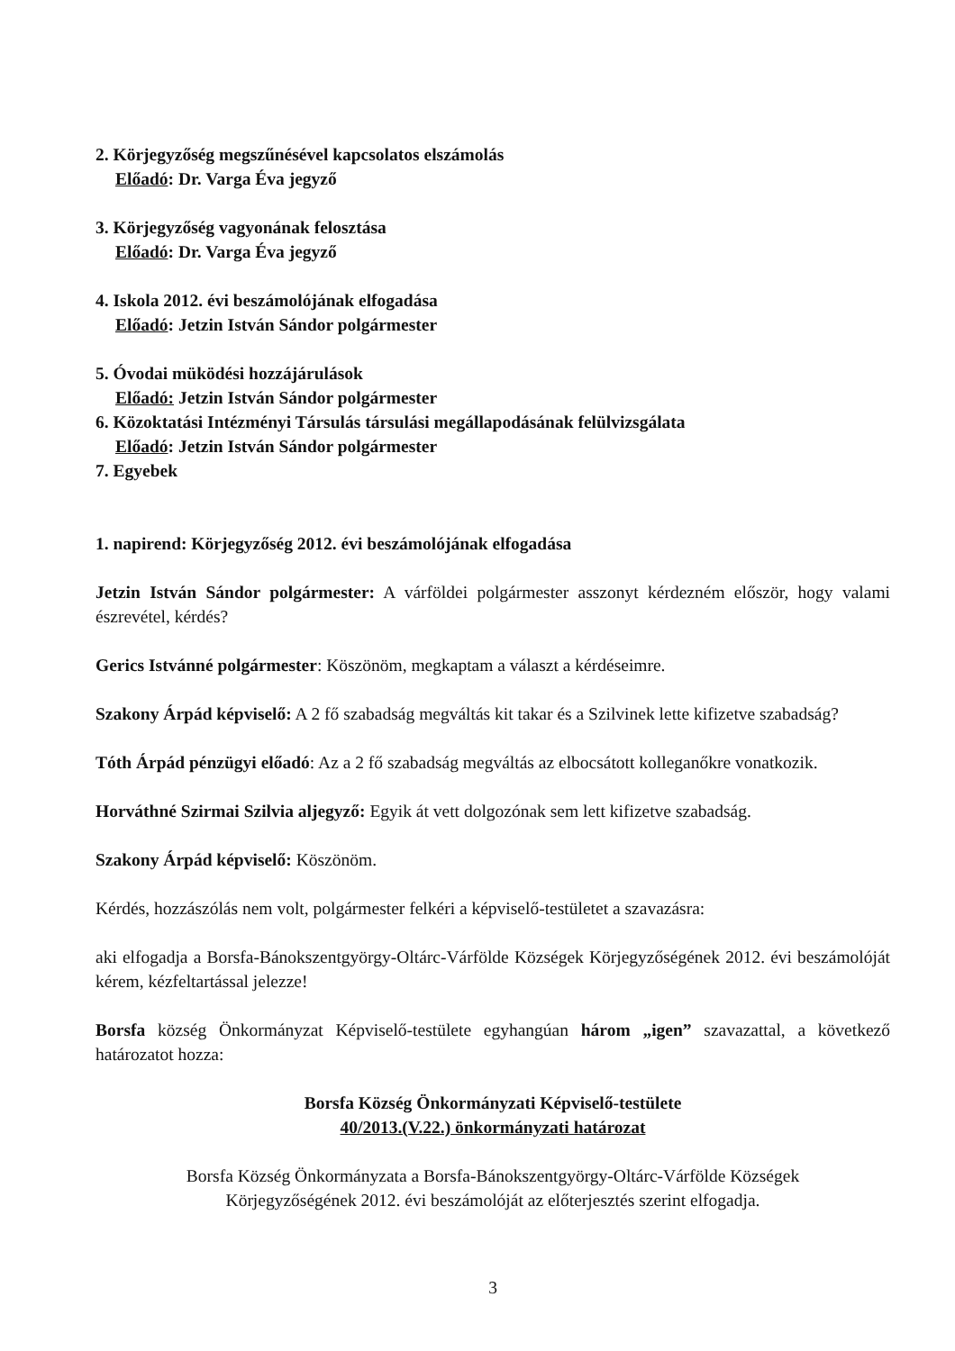2. Körjegyzőség megszűnésével kapcsolatos elszámolás
Előadó: Dr. Varga Éva jegyző
3. Körjegyzőség vagyonának felosztása
Előadó: Dr. Varga Éva jegyző
4. Iskola 2012. évi beszámolójának elfogadása
Előadó: Jetzin István Sándor polgármester
5. Óvodai müködési hozzájárulások
Előadó: Jetzin István Sándor polgármester
6. Közoktatási Intézményi Társulás társulási megállapodásának felülvizsgálata
Előadó: Jetzin István Sándor polgármester
7. Egyebek
1. napirend: Körjegyzőség 2012. évi beszámolójának elfogadása
Jetzin István Sándor polgármester: A várföldei polgármester asszonyt kérdezném először, hogy valami észrevétel, kérdés?
Gerics Istvánné polgármester: Köszönöm, megkaptam a választ a kérdéseimre.
Szakony Árpád képviselő: A 2 fő szabadság megváltás kit takar és a Szilvinek lette kifizetve szabadság?
Tóth Árpád pénzügyi előadó: Az a 2 fő szabadság megváltás az elbocsátott kolleganőkre vonatkozik.
Horváthné Szirmai Szilvia aljegyző: Egyik át vett dolgozónak sem lett kifizetve szabadság.
Szakony Árpád képviselő: Köszönöm.
Kérdés, hozzászólás nem volt, polgármester felkéri a képviselő-testületet a szavazásra:
aki elfogadja a Borsfa-Bánokszentgyörgy-Oltárc-Várfölde Községek Körjegyzőségének 2012. évi beszámolóját kérem, kézfeltartással jelezze!
Borsfa község Önkormányzat Képviselő-testülete egyhangúan három „igen” szavazattal, a következő határozatot hozza:
Borsfa Község Önkormányzati Képviselő-testülete
40/2013.(V.22.) önkormányzati határozat
Borsfa Község Önkormányzata a Borsfa-Bánokszentgyörgy-Oltárc-Várfölde Községek
Körjegyzőségének 2012. évi beszámolóját az előterjesztés szerint elfogadja.
3